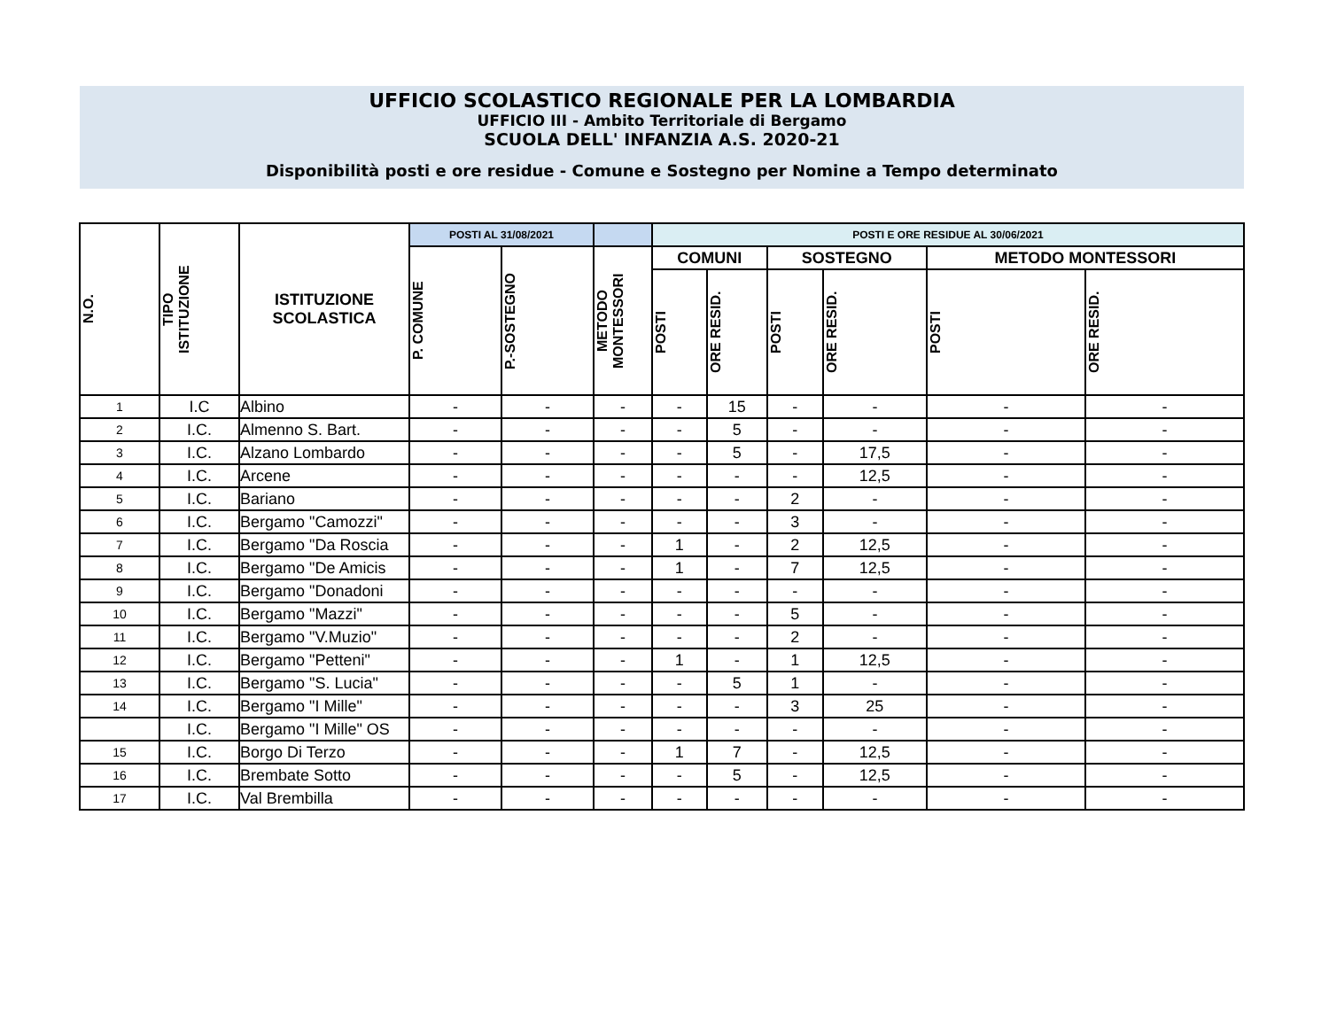UFFICIO SCOLASTICO REGIONALE PER LA LOMBARDIA
UFFICIO III - Ambito Territoriale di Bergamo
SCUOLA DELL' INFANZIA A.S. 2020-21
Disponibilità posti e ore residue - Comune e Sostegno per Nomine a Tempo determinato
| N.O. | TIPO ISTITUZIONE | ISTITUZIONE SCOLASTICA | POSTI AL 31/08/2021 | | | POSTI E ORE RESIDUE AL 30/06/2021 | | | | | |
| --- | --- | --- | --- | --- | --- | --- | --- | --- | --- | --- | --- |
| | | | P. COMUNE | P.-SOSTEGNO | METODO MONTESSORI | COMUNI | | SOSTEGNO | | METODO MONTESSORI | |
| | | | | | | POSTI | ORE RESID. | POSTI | ORE RESID. | POSTI | ORE RESID. |
| 1 | I.C | Albino | - | - | - | - | 15 | - | - | - | - |
| 2 | I.C. | Almenno S. Bart. | - | - | - | - | 5 | - | - | - | - |
| 3 | I.C. | Alzano Lombardo | - | - | - | - | 5 | - | 17,5 | - | - |
| 4 | I.C. | Arcene | - | - | - | - | - | - | 12,5 | - | - |
| 5 | I.C. | Bariano | - | - | - | - | - | 2 | - | - | - |
| 6 | I.C. | Bergamo "Camozzi" | - | - | - | - | - | 3 | - | - | - |
| 7 | I.C. | Bergamo "Da Roscia | - | - | - | 1 | - | 2 | 12,5 | - | - |
| 8 | I.C. | Bergamo "De Amicis | - | - | - | 1 | - | 7 | 12,5 | - | - |
| 9 | I.C. | Bergamo "Donadoni | - | - | - | - | - | - | - | - | - |
| 10 | I.C. | Bergamo "Mazzi" | - | - | - | - | - | 5 | - | - | - |
| 11 | I.C. | Bergamo "V.Muzio" | - | - | - | - | - | 2 | - | - | - |
| 12 | I.C. | Bergamo "Petteni" | - | - | - | 1 | - | 1 | 12,5 | - | - |
| 13 | I.C. | Bergamo "S. Lucia" | - | - | - | - | 5 | 1 | - | - | - |
| 14 | I.C. | Bergamo "I Mille" | - | - | - | - | - | 3 | 25 | - | - |
| | I.C. | Bergamo "I Mille" OS | - | - | - | - | - | - | - | - | - |
| 15 | I.C. | Borgo Di Terzo | - | - | - | 1 | 7 | - | 12,5 | - | - |
| 16 | I.C. | Brembate Sotto | - | - | - | - | 5 | - | 12,5 | - | - |
| 17 | I.C. | Val Brembilla | - | - | - | - | - | - | - | - | - |